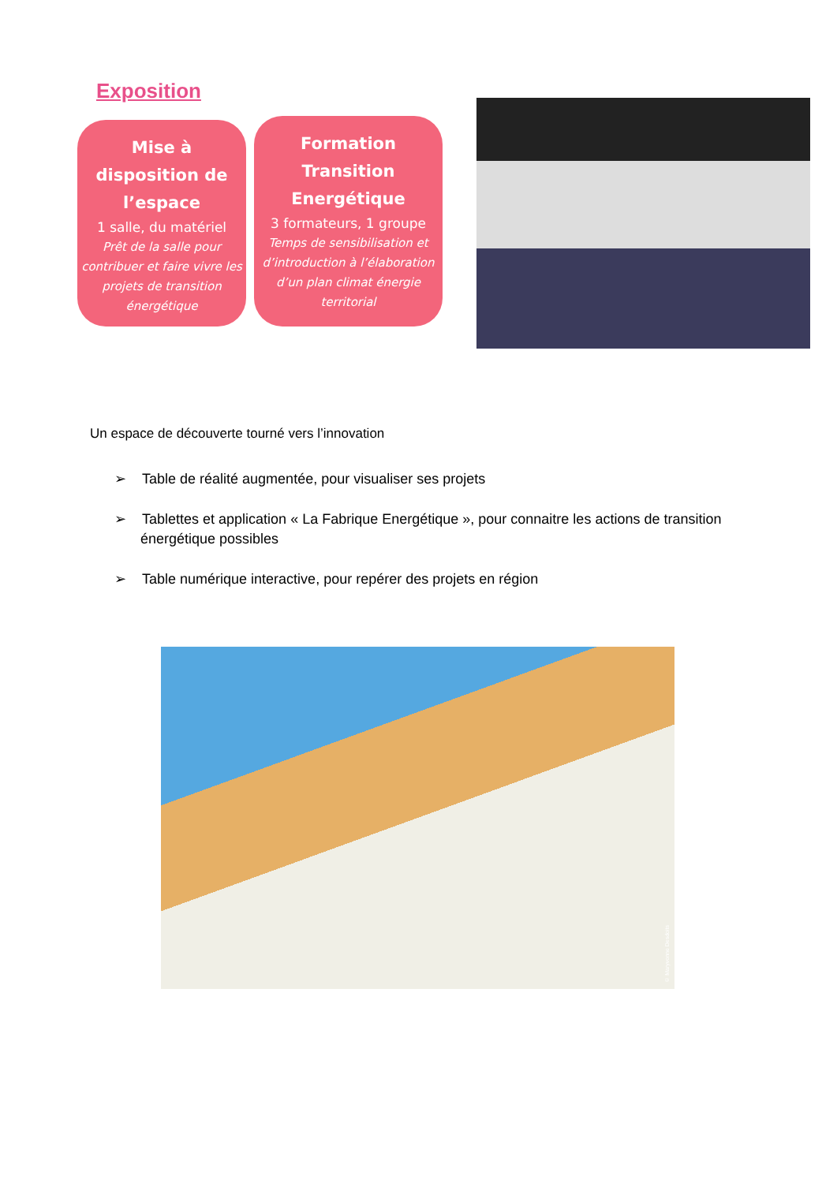Exposition
Mise à disposition de l’espace
1 salle, du matériel
Prêt de la salle pour contribuer et faire vivre les projets de transition énergétique
Formation Transition Energétique
3 formateurs, 1 groupe
Temps de sensibilisation et d’introduction à l’élaboration d’un plan climat énergie territorial
Un espace de découverte tourné vers l’innovation
➢ Table de réalité augmentée, pour visualiser ses projets
➢ Tablettes et application « La Fabrique Energétique », pour connaitre les actions de transition énergétique possibles
➢ Table numérique interactive, pour repérer des projets en région
© Maryvonne Desdoits